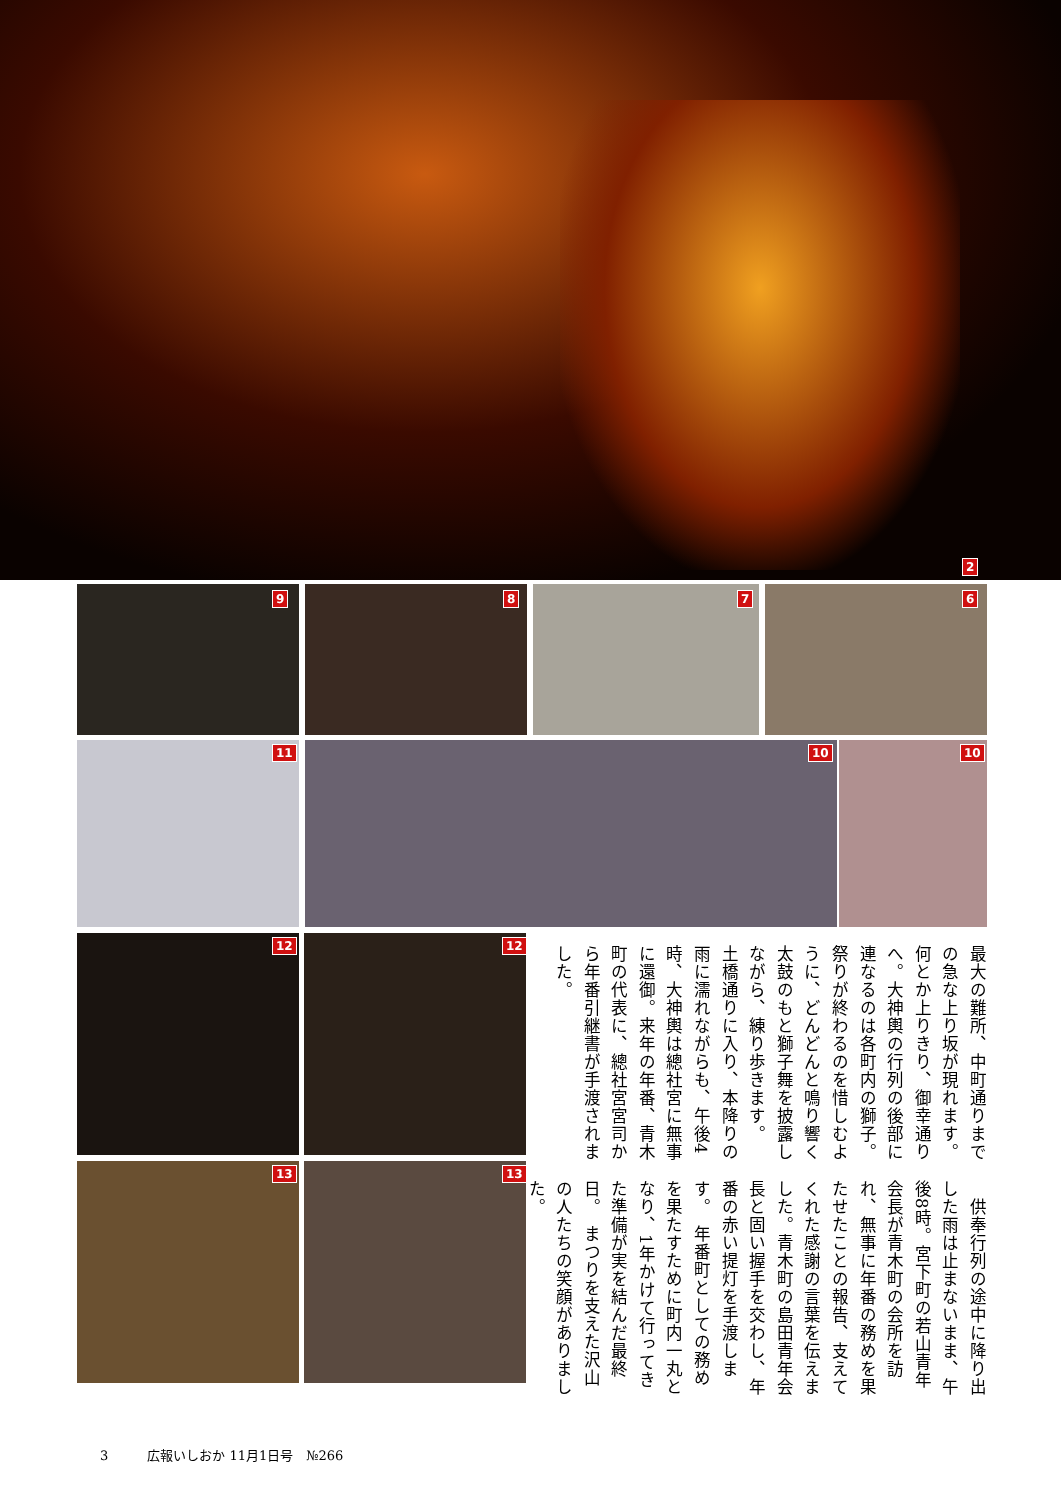2
9 8 7 6
11 10 10
12 12
13 13
最大の難所、中町通りまでの急な上り坂が現れます。何とか上りきり、御幸通りへ。大神輿の行列の後部に連なるのは各町内の獅子。祭りが終わるのを惜しむように、どんどんと鳴り響く太鼓のもと獅子舞を披露しながら、練り歩きます。　土橋通りに入り、本降りの雨に濡れながらも、午後4時、大神輿は總社宮に無事に還御。来年の年番、青木町の代表に、總社宮宮司から年番引継書が手渡されました。
　供奉行列の途中に降り出した雨は止まないまま、午後8時。宮下町の若山青年会長が青木町の会所を訪れ、無事に年番の務めを果たせたことの報告、支えてくれた感謝の言葉を伝えました。青木町の島田青年会長と固い握手を交わし、年番の赤い提灯を手渡します。　年番町としての務めを果たすために町内一丸となり、1年かけて行ってきた準備が実を結んだ最終日。　まつりを支えた沢山の人たちの笑顔がありました。
3　　　広報いしおか 11月1日号　№266